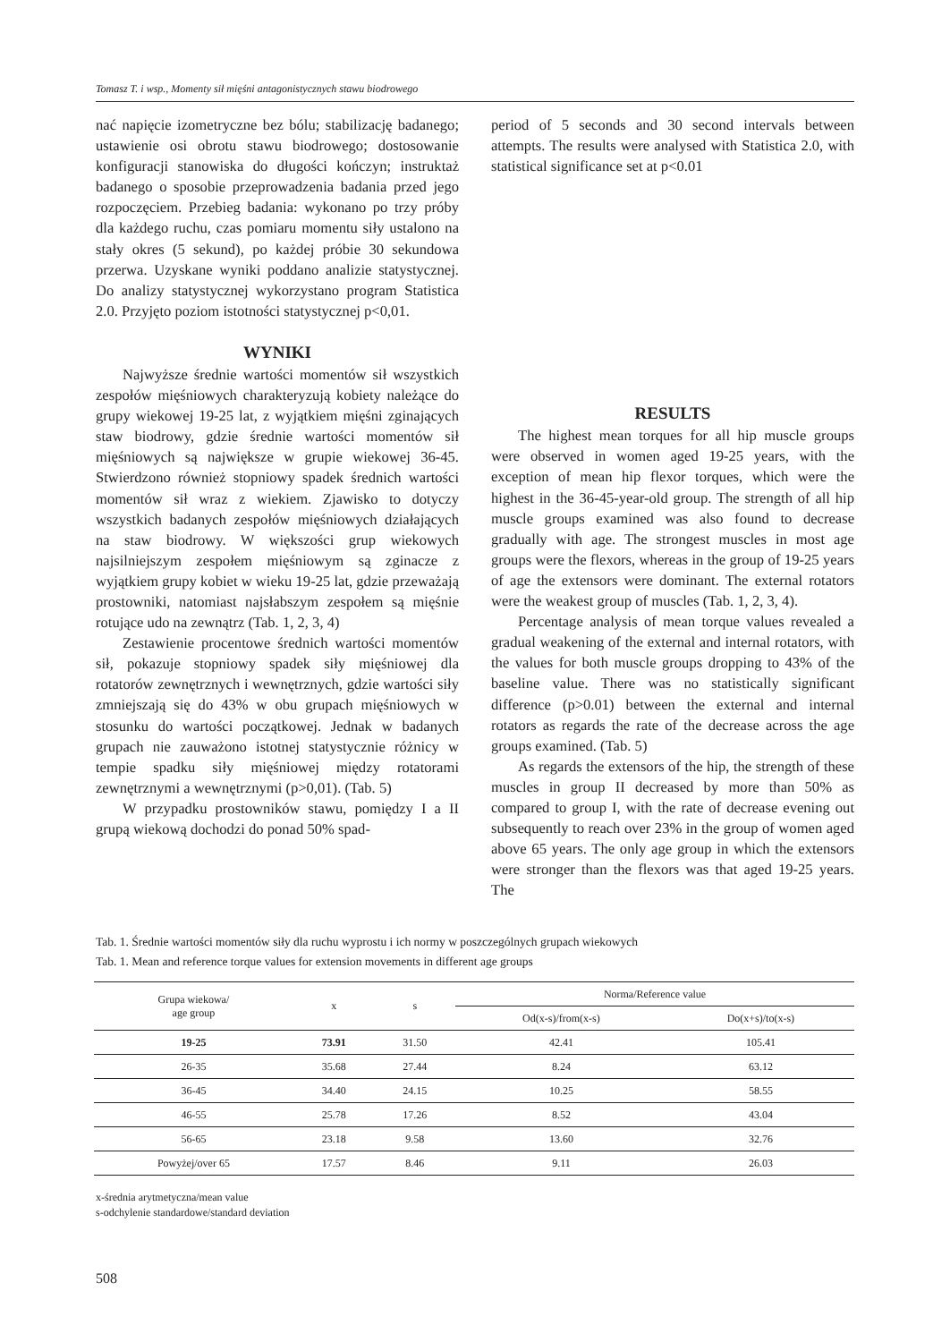Tomasz T. i wsp., Momenty sił mięśni antagonistycznych stawu biodrowego
nać napięcie izometryczne bez bólu; stabilizację badanego; ustawienie osi obrotu stawu biodrowego; dostosowanie konfiguracji stanowiska do długości kończyn; instruktaż badanego o sposobie przeprowadzenia badania przed jego rozpoczęciem. Przebieg badania: wykonano po trzy próby dla każdego ruchu, czas pomiaru momentu siły ustalono na stały okres (5 sekund), po każdej próbie 30 sekundowa przerwa. Uzyskane wyniki poddano analizie statystycznej. Do analizy statystycznej wykorzystano program Statistica 2.0. Przyjęto poziom istotności statystycznej p<0,01.
WYNIKI
Najwyższe średnie wartości momentów sił wszystkich zespołów mięśniowych charakteryzują kobiety należące do grupy wiekowej 19-25 lat, z wyjątkiem mięśni zginających staw biodrowy, gdzie średnie wartości momentów sił mięśniowych są największe w grupie wiekowej 36-45. Stwierdzono również stopniowy spadek średnich wartości momentów sił wraz z wiekiem. Zjawisko to dotyczy wszystkich badanych zespołów mięśniowych działających na staw biodrowy. W większości grup wiekowych najsilniejszym zespołem mięśniowym są zginacze z wyjątkiem grupy kobiet w wieku 19-25 lat, gdzie przeważają prostowniki, natomiast najsłabszym zespołem są mięśnie rotujące udo na zewnątrz (Tab. 1, 2, 3, 4)
Zestawienie procentowe średnich wartości momentów sił, pokazuje stopniowy spadek siły mięśniowej dla rotatorów zewnętrznych i wewnętrznych, gdzie wartości siły zmniejszają się do 43% w obu grupach mięśniowych w stosunku do wartości początkowej. Jednak w badanych grupach nie zauważono istotnej statystycznie różnicy w tempie spadku siły mięśniowej między rotatorami zewnętrznymi a wewnętrznymi (p>0,01). (Tab. 5)
W przypadku prostowników stawu, pomiędzy I a II grupą wiekową dochodzi do ponad 50% spad-
period of 5 seconds and 30 second intervals between attempts. The results were analysed with Statistica 2.0, with statistical significance set at p<0.01
RESULTS
The highest mean torques for all hip muscle groups were observed in women aged 19-25 years, with the exception of mean hip flexor torques, which were the highest in the 36-45-year-old group. The strength of all hip muscle groups examined was also found to decrease gradually with age. The strongest muscles in most age groups were the flexors, whereas in the group of 19-25 years of age the extensors were dominant. The external rotators were the weakest group of muscles (Tab. 1, 2, 3, 4).
Percentage analysis of mean torque values revealed a gradual weakening of the external and internal rotators, with the values for both muscle groups dropping to 43% of the baseline value. There was no statistically significant difference (p>0.01) between the external and internal rotators as regards the rate of the decrease across the age groups examined. (Tab. 5)
As regards the extensors of the hip, the strength of these muscles in group II decreased by more than 50% as compared to group I, with the rate of decrease evening out subsequently to reach over 23% in the group of women aged above 65 years. The only age group in which the extensors were stronger than the flexors was that aged 19-25 years. The
Tab. 1. Średnie wartości momentów siły dla ruchu wyprostu i ich normy w poszczególnych grupach wiekowych
Tab. 1. Mean and reference torque values for extension movements in different age groups
| Grupa wiekowa/ age group | x | s | Norma/Reference value | |
| --- | --- | --- | --- | --- |
| | | | Od(x-s)/from(x-s) | Do(x+s)/to(x-s) |
| 19-25 | 73.91 | 31.50 | 42.41 | 105.41 |
| 26-35 | 35.68 | 27.44 | 8.24 | 63.12 |
| 36-45 | 34.40 | 24.15 | 10.25 | 58.55 |
| 46-55 | 25.78 | 17.26 | 8.52 | 43.04 |
| 56-65 | 23.18 | 9.58 | 13.60 | 32.76 |
| Powyżej/over 65 | 17.57 | 8.46 | 9.11 | 26.03 |
x-średnia arytmetyczna/mean value
s-odchylenie standardowe/standard deviation
508